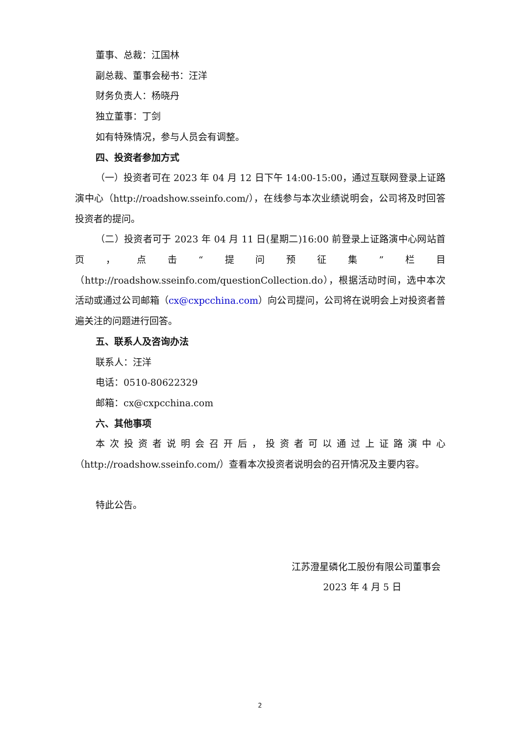董事、总裁：江国林
副总裁、董事会秘书：汪洋
财务负责人：杨晓丹
独立董事：丁剑
如有特殊情况，参与人员会有调整。
四、投资者参加方式
（一）投资者可在 2023 年 04 月 12 日下午 14:00-15:00，通过互联网登录上证路演中心（http://roadshow.sseinfo.com/），在线参与本次业绩说明会，公司将及时回答投资者的提问。
（二）投资者可于 2023 年 04 月 11 日(星期二)16:00 前登录上证路演中心网站首页，点击“提问预征集”栏目（http://roadshow.sseinfo.com/questionCollection.do），根据活动时间，选中本次活动或通过公司邮箱（cx@cxpcchina.com）向公司提问，公司将在说明会上对投资者普遍关注的问题进行回答。
五、联系人及咨询办法
联系人：汪洋
电话：0510-80622329
邮箱：cx@cxpcchina.com
六、其他事项
本次投资者说明会召开后，投资者可以通过上证路演中心（http://roadshow.sseinfo.com/）查看本次投资者说明会的召开情况及主要内容。
特此公告。
江苏澄星磷化工股份有限公司董事会
2023 年 4 月 5 日
2